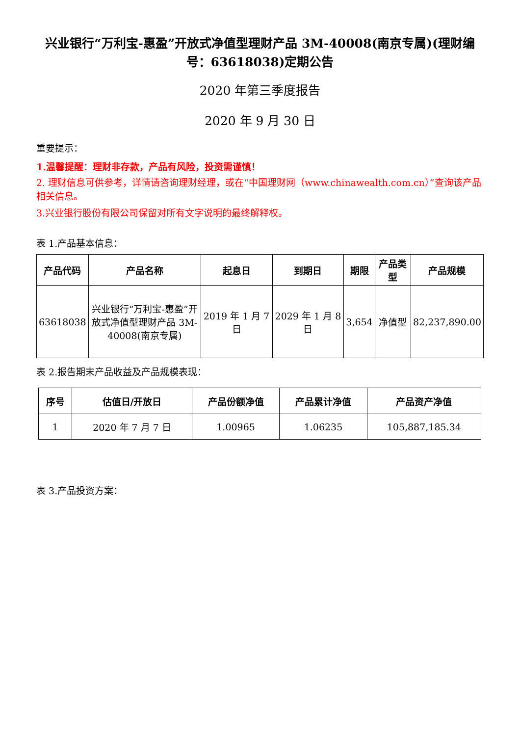兴业银行“万利宝-惠盈”开放式净值型理财产品 3M-40008(南京专属)(理财编号：63618038)定期公告
2020 年第三季度报告
2020 年 9 月 30 日
重要提示：
1.温馨提醒：理财非存款，产品有风险，投资需谨慎！
2. 理财信息可供参考，详情请咨询理财经理，或在“中国理财网（www.chinawealth.com.cn）”查询该产品相关信息。
3.兴业银行股份有限公司保留对所有文字说明的最终解释权。
表 1.产品基本信息：
| 产品代码 | 产品名称 | 起息日 | 到期日 | 期限 | 产品类型 | 产品规模 |
| --- | --- | --- | --- | --- | --- | --- |
| 63618038 | 兴业银行“万利宝-惠盈”开放式净值型理财产品 3M-40008(南京专属) | 2019 年 1 月 7 日 | 2029 年 1 月 8 日 | 3,654 | 净值型 | 82,237,890.00 |
表 2.报告期末产品收益及产品规模表现：
| 序号 | 估值日/开放日 | 产品份额净值 | 产品累计净值 | 产品资产净值 |
| --- | --- | --- | --- | --- |
| 1 | 2020 年 7 月 7 日 | 1.00965 | 1.06235 | 105,887,185.34 |
表 3.产品投资方案：